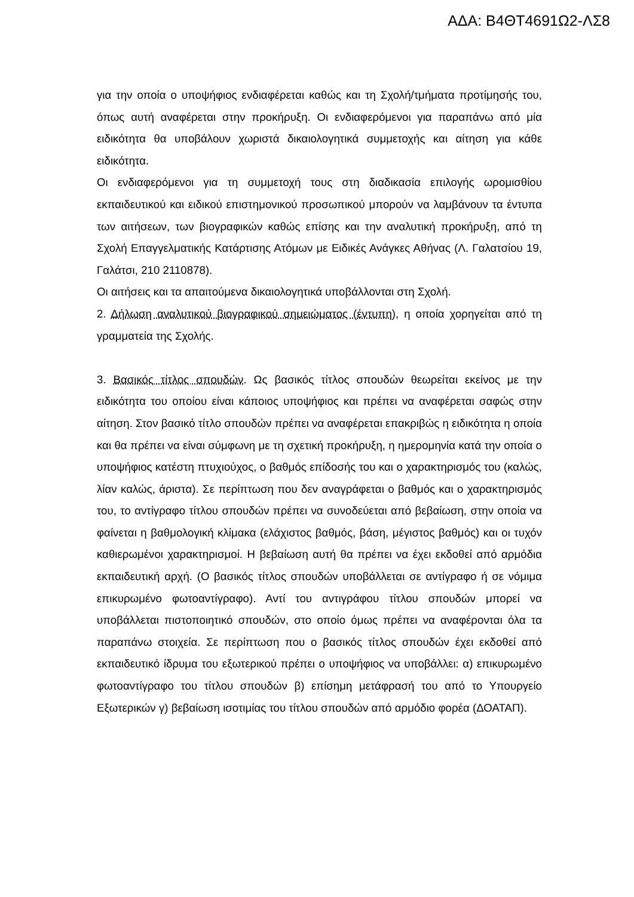ΑΔΑ: Β4ΘΤ4691Ω2-ΛΣ8
για την οποία ο υποψήφιος ενδιαφέρεται καθώς και τη Σχολή/τμήματα προτίμησής του, όπως αυτή αναφέρεται στην προκήρυξη. Οι ενδιαφερόμενοι για παραπάνω από μία ειδικότητα θα υποβάλουν χωριστά δικαιολογητικά συμμετοχής και αίτηση για κάθε ειδικότητα.
Οι ενδιαφερόμενοι για τη συμμετοχή τους στη διαδικασία επιλογής ωρομισθίου εκπαιδευτικού και ειδικού επιστημονικού προσωπικού μπορούν να λαμβάνουν τα έντυπα των αιτήσεων, των βιογραφικών καθώς επίσης και την αναλυτική προκήρυξη, από τη Σχολή Επαγγελματικής Κατάρτισης Ατόμων με Ειδικές Ανάγκες Αθήνας (Λ. Γαλατσίου 19, Γαλάτσι, 210 2110878).
Οι αιτήσεις και τα απαιτούμενα δικαιολογητικά υποβάλλονται στη Σχολή.
2. Δήλωση αναλυτικού βιογραφικού σημειώματος (έντυπη), η οποία χορηγείται από τη γραμματεία της Σχολής.
3. Βασικός τίτλος σπουδών. Ως βασικός τίτλος σπουδών θεωρείται εκείνος με την ειδικότητα του οποίου είναι κάποιος υποψήφιος και πρέπει να αναφέρεται σαφώς στην αίτηση. Στον βασικό τίτλο σπουδών πρέπει να αναφέρεται επακριβώς η ειδικότητα η οποία και θα πρέπει να είναι σύμφωνη με τη σχετική προκήρυξη, η ημερομηνία κατά την οποία ο υποψήφιος κατέστη πτυχιούχος, ο βαθμός επίδοσής του και ο χαρακτηρισμός του (καλώς, λίαν καλώς, άριστα). Σε περίπτωση που δεν αναγράφεται ο βαθμός και ο χαρακτηρισμός του, το αντίγραφο τίτλου σπουδών πρέπει να συνοδεύεται από βεβαίωση, στην οποία να φαίνεται η βαθμολογική κλίμακα (ελάχιστος βαθμός, βάση, μέγιστος βαθμός) και οι τυχόν καθιερωμένοι χαρακτηρισμοί. Η βεβαίωση αυτή θα πρέπει να έχει εκδοθεί από αρμόδια εκπαιδευτική αρχή. (Ο βασικός τίτλος σπουδών υποβάλλεται σε αντίγραφο ή σε νόμιμα επικυρωμένο φωτοαντίγραφο). Αντί του αντιγράφου τίτλου σπουδών μπορεί να υποβάλλεται πιστοποιητικό σπουδών, στο οποίο όμως πρέπει να αναφέρονται όλα τα παραπάνω στοιχεία. Σε περίπτωση που ο βασικός τίτλος σπουδών έχει εκδοθεί από εκπαιδευτικό ίδρυμα του εξωτερικού πρέπει ο υποψήφιος να υποβάλλει: α) επικυρωμένο φωτοαντίγραφο του τίτλου σπουδών β) επίσημη μετάφρασή του από το Υπουργείο Εξωτερικών γ) βεβαίωση ισοτιμίας του τίτλου σπουδών από αρμόδιο φορέα (ΔΟΑΤΑΠ).